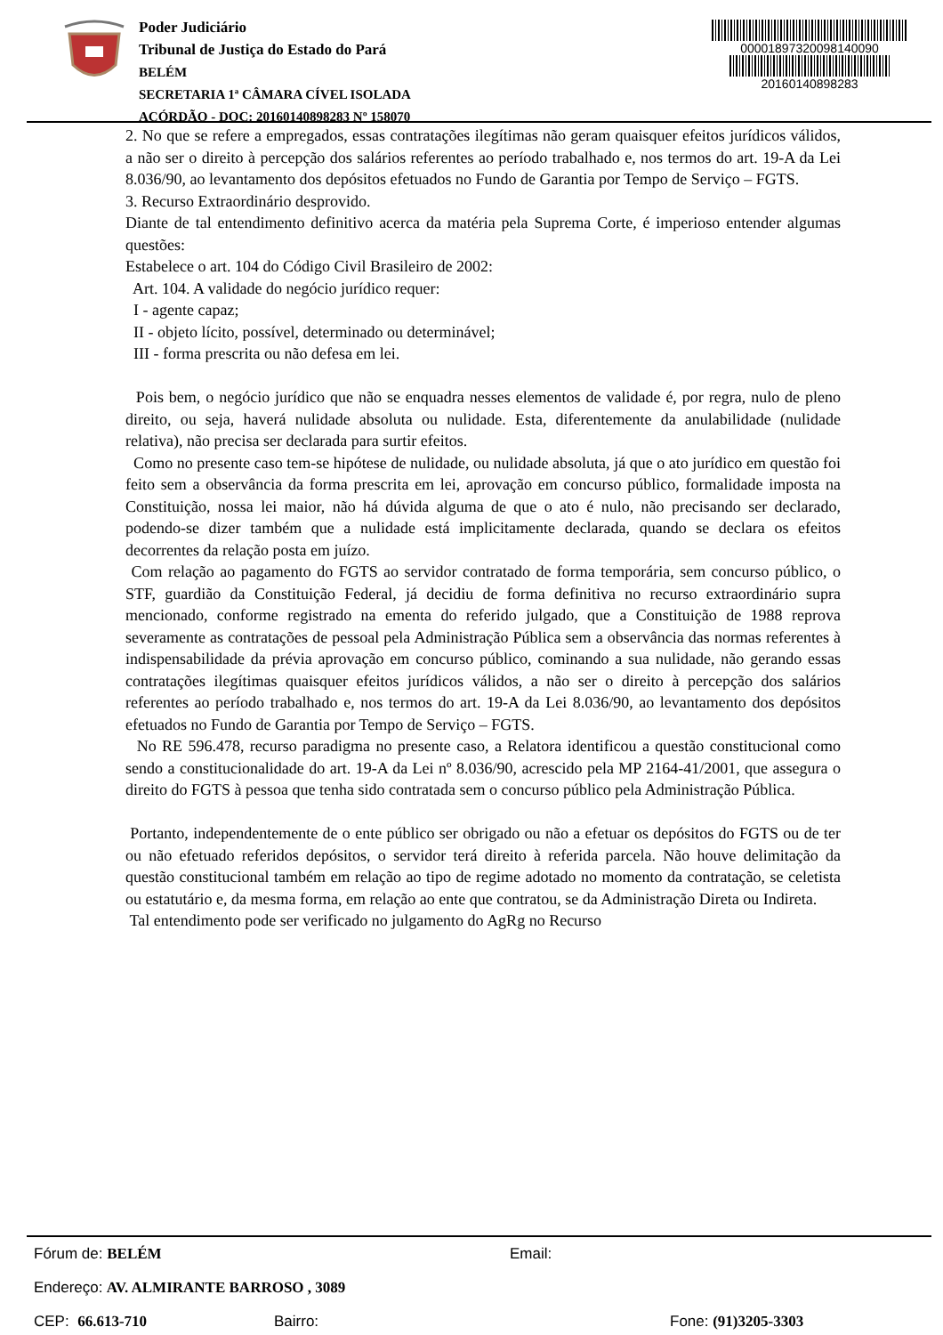Poder Judiciário
Tribunal de Justiça do Estado do Pará
BELÉM
SECRETARIA 1ª CÂMARA CÍVEL ISOLADA
ACÓRDÃO - DOC: 20160140898283 Nº 158070
00001897320098140090
20160140898283
2. No que se refere a empregados, essas contratações ilegítimas não geram quaisquer efeitos jurídicos válidos, a não ser o direito à percepção dos salários referentes ao período trabalhado e, nos termos do art. 19-A da Lei 8.036/90, ao levantamento dos depósitos efetuados no Fundo de Garantia por Tempo de Serviço – FGTS.
3. Recurso Extraordinário desprovido.
Diante de tal entendimento definitivo acerca da matéria pela Suprema Corte, é imperioso entender algumas questões:
Estabelece o art. 104 do Código Civil Brasileiro de 2002:
Art. 104. A validade do negócio jurídico requer:
I - agente capaz;
II - objeto lícito, possível, determinado ou determinável;
III - forma prescrita ou não defesa em lei.
Pois bem, o negócio jurídico que não se enquadra nesses elementos de validade é, por regra, nulo de pleno direito, ou seja, haverá nulidade absoluta ou nulidade. Esta, diferentemente da anulabilidade (nulidade relativa), não precisa ser declarada para surtir efeitos.
Como no presente caso tem-se hipótese de nulidade, ou nulidade absoluta, já que o ato jurídico em questão foi feito sem a observância da forma prescrita em lei, aprovação em concurso público, formalidade imposta na Constituição, nossa lei maior, não há dúvida alguma de que o ato é nulo, não precisando ser declarado, podendo-se dizer também que a nulidade está implicitamente declarada, quando se declara os efeitos decorrentes da relação posta em juízo.
Com relação ao pagamento do FGTS ao servidor contratado de forma temporária, sem concurso público, o STF, guardião da Constituição Federal, já decidiu de forma definitiva no recurso extraordinário supra mencionado, conforme registrado na ementa do referido julgado, que a Constituição de 1988 reprova severamente as contratações de pessoal pela Administração Pública sem a observância das normas referentes à indispensabilidade da prévia aprovação em concurso público, cominando a sua nulidade, não gerando essas contratações ilegítimas quaisquer efeitos jurídicos válidos, a não ser o direito à percepção dos salários referentes ao período trabalhado e, nos termos do art. 19-A da Lei 8.036/90, ao levantamento dos depósitos efetuados no Fundo de Garantia por Tempo de Serviço – FGTS.
No RE 596.478, recurso paradigma no presente caso, a Relatora identificou a questão constitucional como sendo a constitucionalidade do art. 19-A da Lei nº 8.036/90, acrescido pela MP 2164-41/2001, que assegura o direito do FGTS à pessoa que tenha sido contratada sem o concurso público pela Administração Pública.
Portanto, independentemente de o ente público ser obrigado ou não a efetuar os depósitos do FGTS ou de ter ou não efetuado referidos depósitos, o servidor terá direito à referida parcela. Não houve delimitação da questão constitucional também em relação ao tipo de regime adotado no momento da contratação, se celetista ou estatutário e, da mesma forma, em relação ao ente que contratou, se da Administração Direta ou Indireta.
Tal entendimento pode ser verificado no julgamento do AgRg no Recurso
Fórum de: BELÉM Email:
Endereço: AV. ALMIRANTE BARROSO , 3089
CEP: 66.613-710 Bairro: Fone: (91)3205-3303